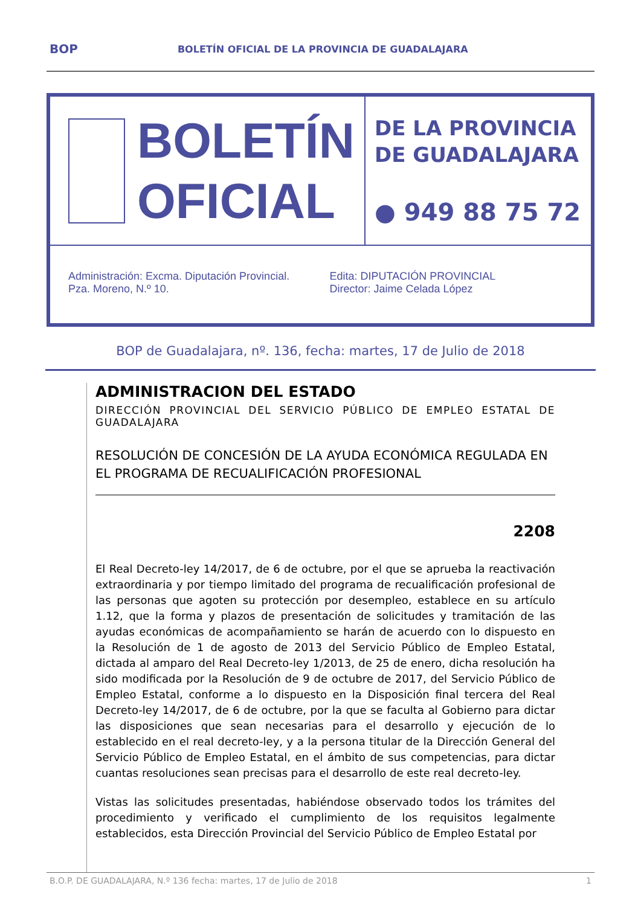BOP BOLETÍN OFICIAL DE LA PROVINCIA DE GUADALAJARA
BOLETÍN
OFICIAL
DE LA PROVINCIA
DE GUADALAJARA
● 949 88 75 72
Administración: Excma. Diputación Provincial.
Pza. Moreno, N.º 10.
Edita: DIPUTACIÓN PROVINCIAL
Director: Jaime Celada López
BOP de Guadalajara, nº. 136, fecha: martes, 17 de Julio de 2018
ADMINISTRACION DEL ESTADO
DIRECCIÓN PROVINCIAL DEL SERVICIO PÚBLICO DE EMPLEO ESTATAL DE GUADALAJARA
RESOLUCIÓN DE CONCESIÓN DE LA AYUDA ECONÓMICA REGULADA EN EL PROGRAMA DE RECUALIFICACIÓN PROFESIONAL
2208
El Real Decreto-ley 14/2017, de 6 de octubre, por el que se aprueba la reactivación extraordinaria y por tiempo limitado del programa de recualificación profesional de las personas que agoten su protección por desempleo, establece en su artículo 1.12, que la forma y plazos de presentación de solicitudes y tramitación de las ayudas económicas de acompañamiento se harán de acuerdo con lo dispuesto en la Resolución de 1 de agosto de 2013 del Servicio Público de Empleo Estatal, dictada al amparo del Real Decreto-ley 1/2013, de 25 de enero, dicha resolución ha sido modificada por la Resolución de 9 de octubre de 2017, del Servicio Público de Empleo Estatal, conforme a lo dispuesto en la Disposición final tercera del Real Decreto-ley 14/2017, de 6 de octubre, por la que se faculta al Gobierno para dictar las disposiciones que sean necesarias para el desarrollo y ejecución de lo establecido en el real decreto-ley, y a la persona titular de la Dirección General del Servicio Público de Empleo Estatal, en el ámbito de sus competencias, para dictar cuantas resoluciones sean precisas para el desarrollo de este real decreto-ley.
Vistas las solicitudes presentadas, habiéndose observado todos los trámites del procedimiento y verificado el cumplimiento de los requisitos legalmente establecidos, esta Dirección Provincial del Servicio Público de Empleo Estatal por
B.O.P. DE GUADALAJARA, N.º 136 fecha: martes, 17 de Julio de 2018 1